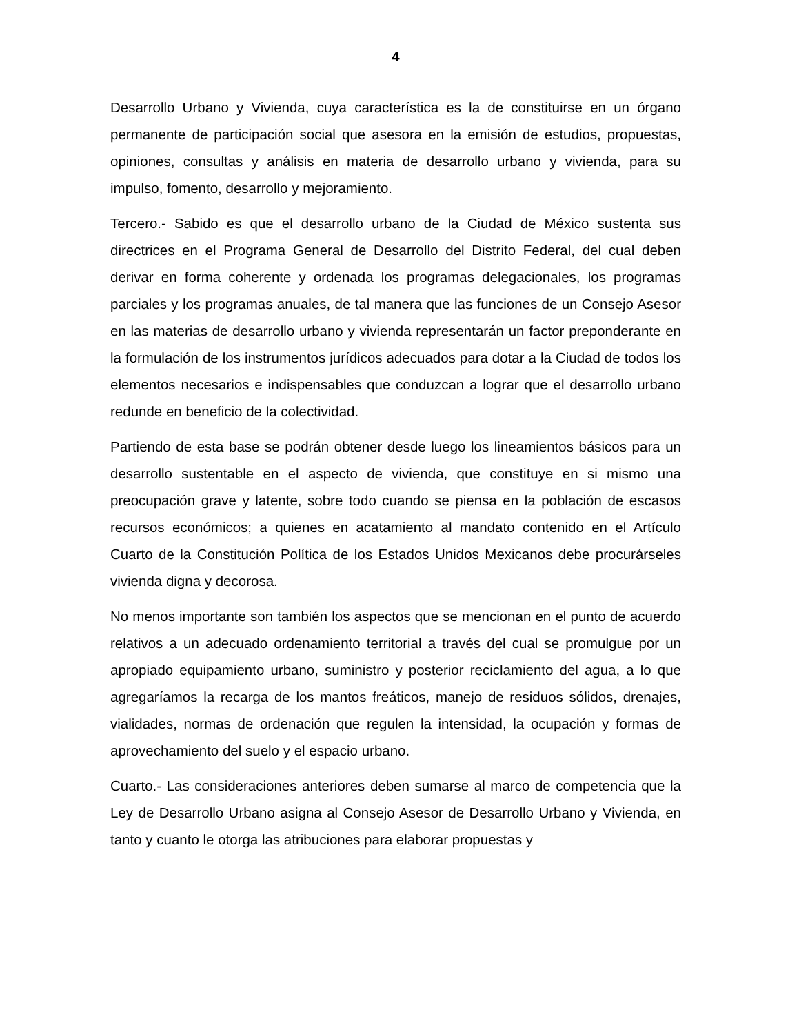4
Desarrollo Urbano y Vivienda, cuya característica es la de constituirse en un órgano permanente de participación social que asesora en la emisión de estudios, propuestas, opiniones, consultas y análisis en materia de desarrollo urbano y vivienda, para su impulso, fomento, desarrollo y mejoramiento.
Tercero.- Sabido es que el desarrollo urbano de la Ciudad de México sustenta sus directrices en el Programa General de Desarrollo del Distrito Federal, del cual deben derivar en forma coherente y ordenada los programas delegacionales, los programas parciales y los programas anuales, de tal manera que las funciones de un Consejo Asesor en las materias de desarrollo urbano y vivienda representarán un factor preponderante en la formulación de los instrumentos jurídicos adecuados para dotar a la Ciudad de todos los elementos necesarios e indispensables que conduzcan a lograr que el desarrollo urbano redunde en beneficio de la colectividad.
Partiendo de esta base se podrán obtener desde luego los lineamientos básicos para un desarrollo sustentable en el aspecto de vivienda, que constituye en si mismo una preocupación grave y latente, sobre todo cuando se piensa en la población de escasos recursos económicos; a quienes en acatamiento al mandato contenido en el Artículo Cuarto de la Constitución Política de los Estados Unidos Mexicanos debe procurárseles vivienda digna y decorosa.
No menos importante son también los aspectos que se mencionan en el punto de acuerdo relativos a un adecuado ordenamiento territorial a través del cual se promulgue por un apropiado equipamiento urbano, suministro y posterior reciclamiento del agua, a lo que agregaríamos la recarga de los mantos freáticos, manejo de residuos sólidos, drenajes, vialidades, normas de ordenación que regulen la intensidad, la ocupación y formas de aprovechamiento del suelo y el espacio urbano.
Cuarto.- Las consideraciones anteriores deben sumarse al marco de competencia que la Ley de Desarrollo Urbano asigna al Consejo Asesor de Desarrollo Urbano y Vivienda, en tanto y cuanto le otorga las atribuciones para elaborar propuestas y